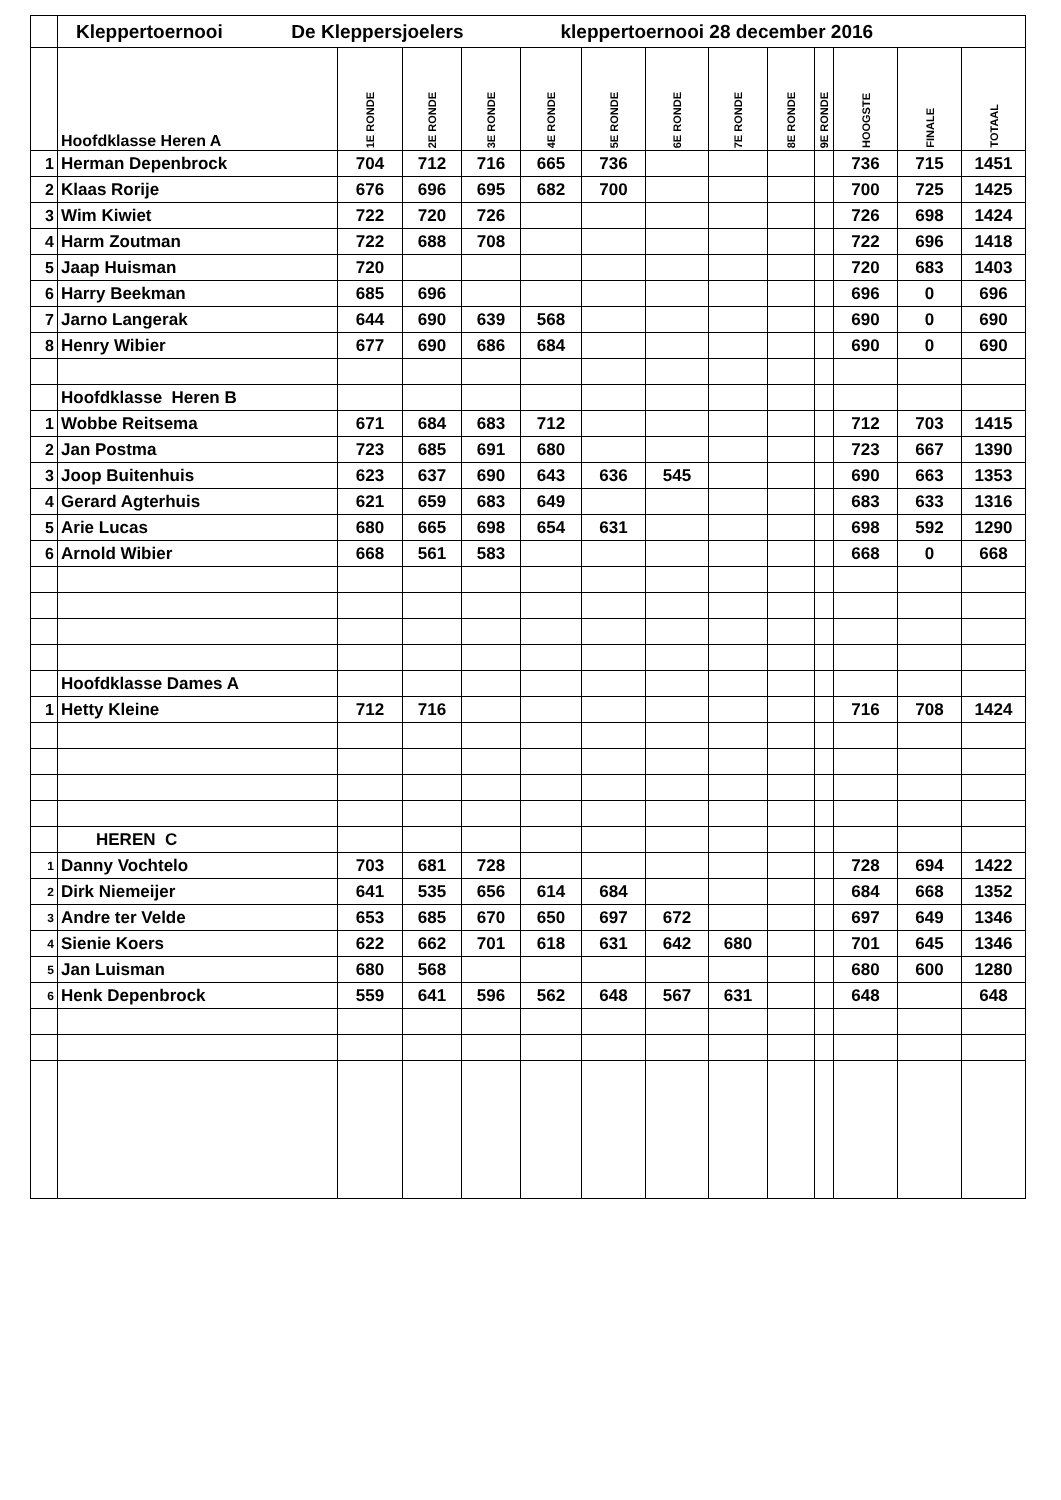| | Kleppertoernooi De Kleppersjoelers | | | | kleppertoernooi 28 december 2016 | | | | | | | | |
| | Hoofdklasse Heren A | 1E RONDE | 2E RONDE | 3E RONDE | 4E RONDE | 5E RONDE | 6E RONDE | 7E RONDE | 8E RONDE | 9E RONDE | HOOGSTE | FINALE | TOTAAL |
| 1 | Herman Depenbrock | 704 | 712 | 716 | 665 | 736 | | | | | 736 | 715 | 1451 |
| 2 | Klaas Rorije | 676 | 696 | 695 | 682 | 700 | | | | | 700 | 725 | 1425 |
| 3 | Wim Kiwiet | 722 | 720 | 726 | | | | | | | 726 | 698 | 1424 |
| 4 | Harm Zoutman | 722 | 688 | 708 | | | | | | | 722 | 696 | 1418 |
| 5 | Jaap Huisman | 720 | | | | | | | | | 720 | 683 | 1403 |
| 6 | Harry Beekman | 685 | 696 | | | | | | | | 696 | 0 | 696 |
| 7 | Jarno Langerak | 644 | 690 | 639 | 568 | | | | | | 690 | 0 | 690 |
| 8 | Henry Wibier | 677 | 690 | 686 | 684 | | | | | | 690 | 0 | 690 |
| | Hoofdklasse Heren B | | | | | | | | | | | | |
| 1 | Wobbe Reitsema | 671 | 684 | 683 | 712 | | | | | | 712 | 703 | 1415 |
| 2 | Jan Postma | 723 | 685 | 691 | 680 | | | | | | 723 | 667 | 1390 |
| 3 | Joop Buitenhuis | 623 | 637 | 690 | 643 | 636 | 545 | | | | 690 | 663 | 1353 |
| 4 | Gerard Agterhuis | 621 | 659 | 683 | 649 | | | | | | 683 | 633 | 1316 |
| 5 | Arie Lucas | 680 | 665 | 698 | 654 | 631 | | | | | 698 | 592 | 1290 |
| 6 | Arnold Wibier | 668 | 561 | 583 | | | | | | | 668 | 0 | 668 |
| | Hoofdklasse Dames A | | | | | | | | | | | | |
| 1 | Hetty Kleine | 712 | 716 | | | | | | | | 716 | 708 | 1424 |
| | HEREN C | | | | | | | | | | | | |
| 1 | Danny Vochtelo | 703 | 681 | 728 | | | | | | | 728 | 694 | 1422 |
| 2 | Dirk Niemeijer | 641 | 535 | 656 | 614 | 684 | | | | | 684 | 668 | 1352 |
| 3 | Andre ter Velde | 653 | 685 | 670 | 650 | 697 | 672 | | | | 697 | 649 | 1346 |
| 4 | Sienie Koers | 622 | 662 | 701 | 618 | 631 | 642 | 680 | | | 701 | 645 | 1346 |
| 5 | Jan Luisman | 680 | 568 | | | | | | | | 680 | 600 | 1280 |
| 6 | Henk Depenbrock | 559 | 641 | 596 | 562 | 648 | 567 | 631 | | | 648 | | 648 |